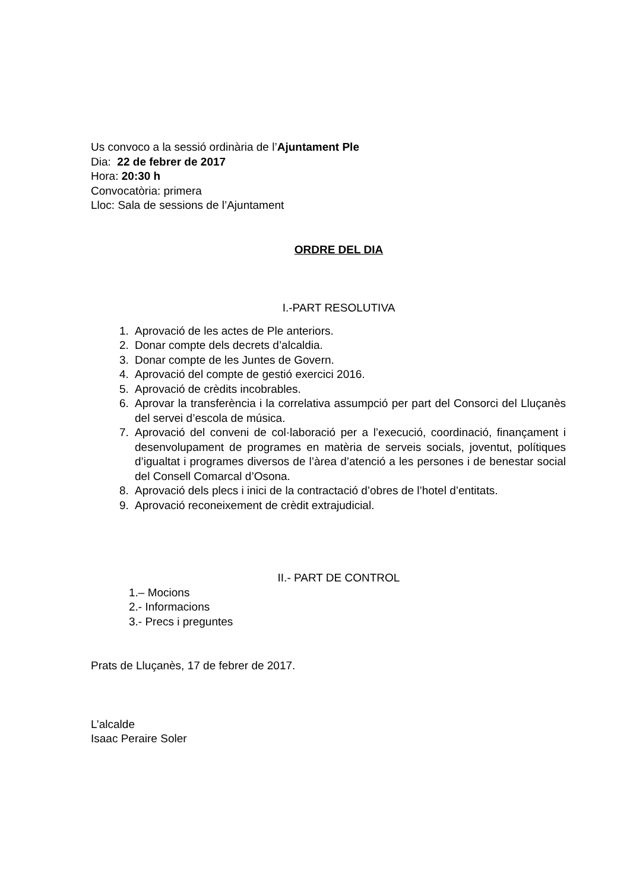Us convoco a la sessió ordinària de l’Ajuntament Ple
Dia: 22 de febrer de 2017
Hora: 20:30 h
Convocatòria: primera
Lloc: Sala de sessions de l’Ajuntament
ORDRE DEL DIA
I.-PART RESOLUTIVA
1. Aprovació de les actes de Ple anteriors.
2. Donar compte dels decrets d’alcaldia.
3. Donar compte de les Juntes de Govern.
4. Aprovació del compte de gestió exercici 2016.
5. Aprovació de crèdits incobrables.
6. Aprovar la transferència i la correlativa assumpció per part del Consorci del Lluçanès del servei d’escola de música.
7. Aprovació del conveni de col·laboració per a l’execució, coordinació, finançament i desenvolupament de programes en matèria de serveis socials, joventut, polítiques d’igualtat i programes diversos de l’àrea d’atenció a les persones i de benestar social del Consell Comarcal d’Osona.
8. Aprovació dels plecs i inici de la contractació d’obres de l’hotel d’entitats.
9. Aprovació reconeixement de crèdit extrajudicial.
II.- PART DE CONTROL
1.– Mocions
2.- Informacions
3.- Precs i preguntes
Prats de Lluçanès, 17 de febrer de 2017.
L’alcalde
Isaac Peraire Soler